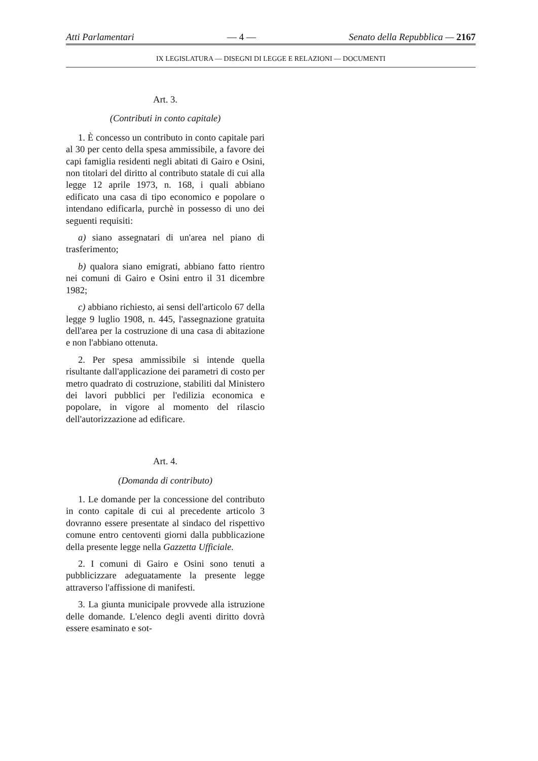Atti Parlamentari — 4 — Senato della Repubblica — 2167
IX LEGISLATURA — DISEGNI DI LEGGE E RELAZIONI — DOCUMENTI
Art. 3.
(Contributi in conto capitale)
1. È concesso un contributo in conto capitale pari al 30 per cento della spesa ammissibile, a favore dei capi famiglia residenti negli abitati di Gairo e Osini, non titolari del diritto al contributo statale di cui alla legge 12 aprile 1973, n. 168, i quali abbiano edificato una casa di tipo economico e popolare o intendano edificarla, purchè in possesso di uno dei seguenti requisiti:
a) siano assegnatari di un'area nel piano di trasferimento;
b) qualora siano emigrati, abbiano fatto rientro nei comuni di Gairo e Osini entro il 31 dicembre 1982;
c) abbiano richiesto, ai sensi dell'articolo 67 della legge 9 luglio 1908, n. 445, l'assegnazione gratuita dell'area per la costruzione di una casa di abitazione e non l'abbiano ottenuta.
2. Per spesa ammissibile si intende quella risultante dall'applicazione dei parametri di costo per metro quadrato di costruzione, stabiliti dal Ministero dei lavori pubblici per l'edilizia economica e popolare, in vigore al momento del rilascio dell'autorizzazione ad edificare.
Art. 4.
(Domanda di contributo)
1. Le domande per la concessione del contributo in conto capitale di cui al precedente articolo 3 dovranno essere presentate al sindaco del rispettivo comune entro centoventi giorni dalla pubblicazione della presente legge nella Gazzetta Ufficiale.
2. I comuni di Gairo e Osini sono tenuti a pubblicizzare adeguatamente la presente legge attraverso l'affissione di manifesti.
3. La giunta municipale provvede alla istruzione delle domande. L'elenco degli aventi diritto dovrà essere esaminato e sot-